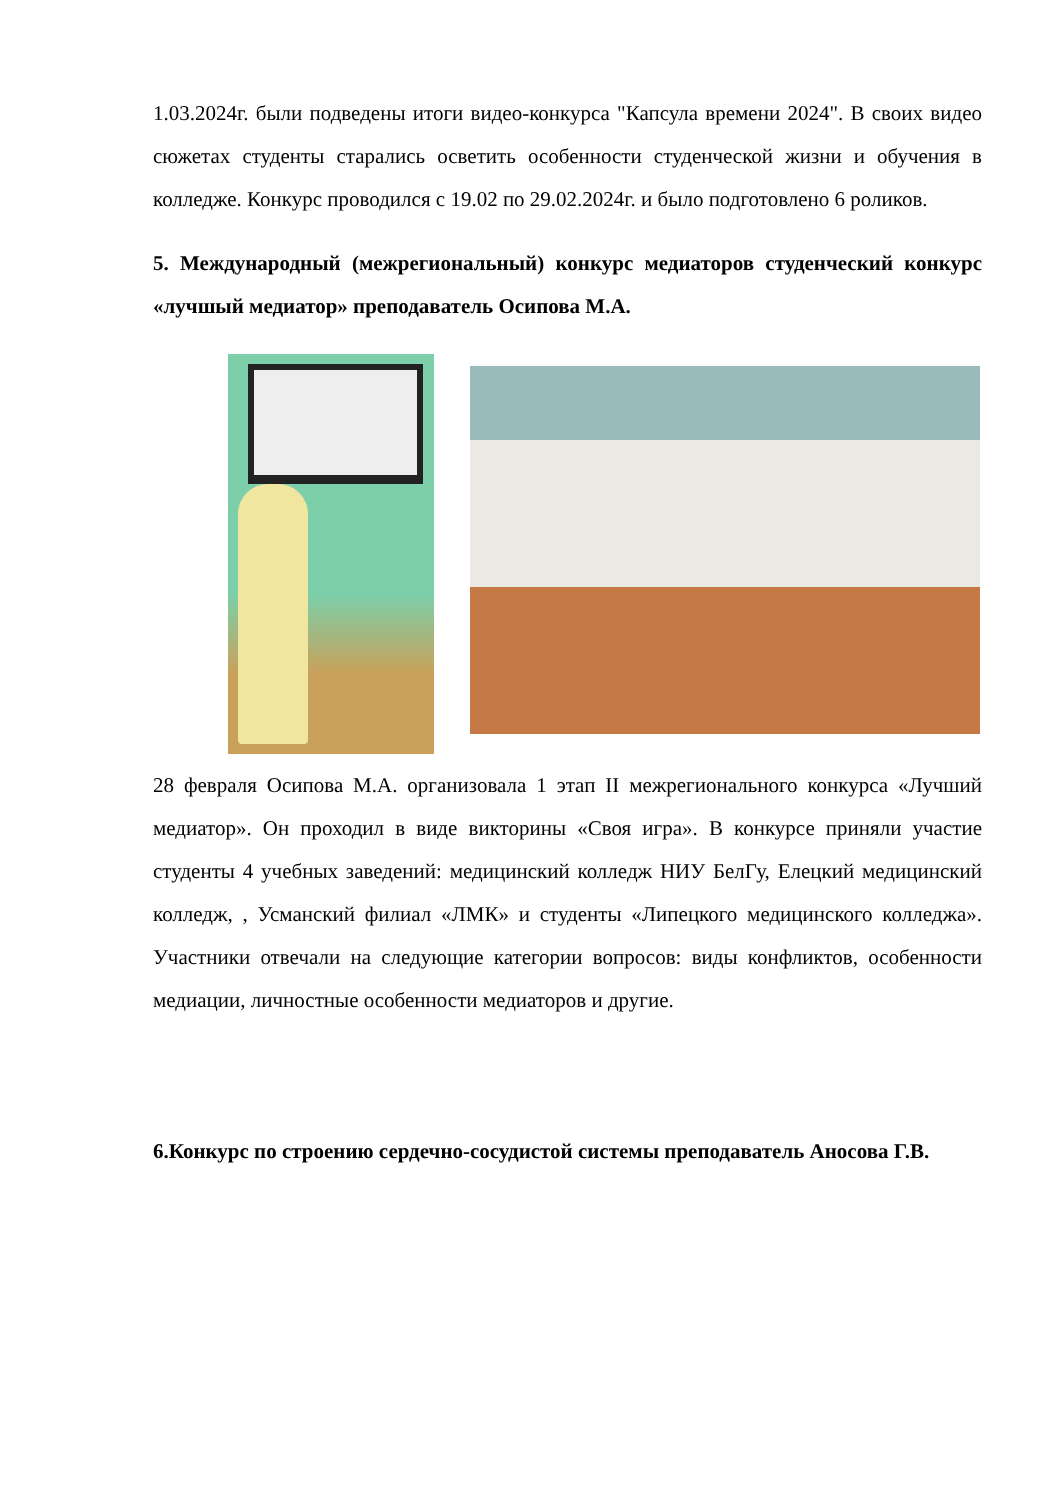1.03.2024г. были подведены итоги видео-конкурса "Капсула времени 2024". В своих видео сюжетах студенты старались осветить особенности студенческой жизни и обучения в колледже. Конкурс проводился с 19.02 по 29.02.2024г. и было подготовлено 6 роликов.
5. Международный (межрегиональный) конкурс медиаторов студенческий конкурс «лучшый медиатор» преподаватель Осипова М.А.
28 февраля Осипова М.А. организовала 1 этап II межрегионального конкурса «Лучший медиатор». Он проходил в виде викторины «Своя игра». В конкурсе приняли участие студенты 4 учебных заведений: медицинский колледж НИУ БелГу, Елецкий медицинский колледж, , Усманский филиал «ЛМК» и студенты «Липецкого медицинского колледжа». Участники отвечали на следующие категории вопросов: виды конфликтов, особенности медиации, личностные особенности медиаторов и другие.
6.Конкурс по строению сердечно-сосудистой системы преподаватель Аносова Г.В.